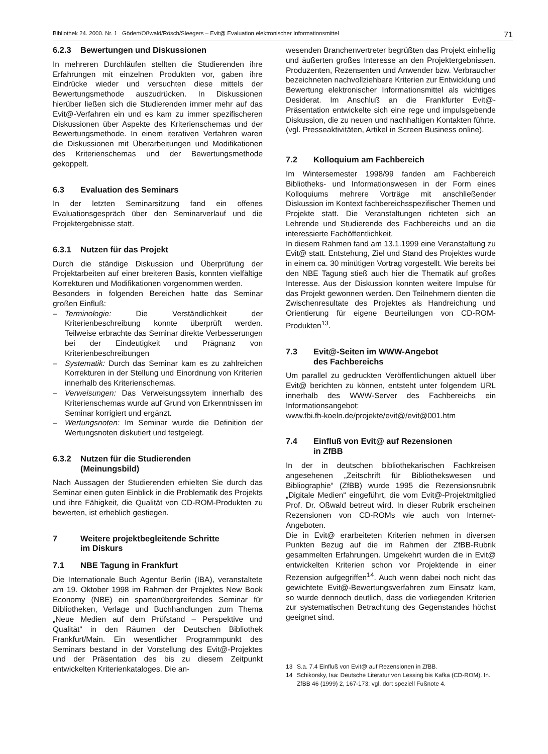Bibliothek 24. 2000. Nr. 1 Gödert/Oßwald/Rösch/Sleegers – Evit@ Evaluation elektronischer Informationsmittel 71
6.2.3 Bewertungen und Diskussionen
In mehreren Durchläufen stellten die Studierenden ihre Erfahrungen mit einzelnen Produkten vor, gaben ihre Eindrücke wieder und versuchten diese mittels der Bewertungsmethode auszudrücken. In Diskussionen hierüber ließen sich die Studierenden immer mehr auf das Evit@-Verfahren ein und es kam zu immer spezifischeren Diskussionen über Aspekte des Kriterienschemas und der Bewertungsmethode. In einem iterativen Verfahren waren die Diskussionen mit Überarbeitungen und Modifikationen des Kriterienschemas und der Bewertungsmethode gekoppelt.
6.3 Evaluation des Seminars
In der letzten Seminarsitzung fand ein offenes Evaluationsgespräch über den Seminarverlauf und die Projektergebnisse statt.
6.3.1 Nutzen für das Projekt
Durch die ständige Diskussion und Überprüfung der Projektarbeiten auf einer breiteren Basis, konnten vielfältige Korrekturen und Modifikationen vorgenommen werden.
Besonders in folgenden Bereichen hatte das Seminar großen Einfluß:
– Terminologie: Die Verständlichkeit der Kriterienbeschreibung konnte überprüft werden. Teilweise erbrachte das Seminar direkte Verbesserungen bei der Eindeutigkeit und Prägnanz von Kriterienbeschreibungen
– Systematik: Durch das Seminar kam es zu zahlreichen Korrekturen in der Stellung und Einordnung von Kriterien innerhalb des Kriterienschemas.
– Verweisungen: Das Verweisungssytem innerhalb des Kriterienschemas wurde auf Grund von Erkenntnissen im Seminar korrigiert und ergänzt.
– Wertungsnoten: Im Seminar wurde die Definition der Wertungsnoten diskutiert und festgelegt.
6.3.2 Nutzen für die Studierenden
(Meinungsbild)
Nach Aussagen der Studierenden erhielten Sie durch das Seminar einen guten Einblick in die Problematik des Projekts und ihre Fähigkeit, die Qualität von CD-ROM-Produkten zu bewerten, ist erheblich gestiegen.
7 Weitere projektbegleitende Schritte
im Diskurs
7.1 NBE Tagung in Frankfurt
Die Internationale Buch Agentur Berlin (IBA), veranstaltete am 19. Oktober 1998 im Rahmen der Projektes New Book Economy (NBE) ein spartenübergreifendes Seminar für Bibliotheken, Verlage und Buchhandlungen zum Thema „Neue Medien auf dem Prüfstand – Perspektive und Qualität“ in den Räumen der Deutschen Bibliothek Frankfurt/Main. Ein wesentlicher Programmpunkt des Seminars bestand in der Vorstellung des Evit@-Projektes und der Präsentation des bis zu diesem Zeitpunkt entwickelten Kriterienkataloges. Die an-
wesenden Branchenvertreter begrüßten das Projekt einhellig und äußerten großes Interesse an den Projektergebnissen. Produzenten, Rezensenten und Anwender bzw. Verbraucher bezeichneten nachvollziehbare Kriterien zur Entwicklung und Bewertung elektronischer Informationsmittel als wichtiges Desiderat. Im Anschluß an die Frankfurter Evit@-Präsentation entwickelte sich eine rege und impulsgebende Diskussion, die zu neuen und nachhaltigen Kontakten führte. (vgl. Presseaktivitäten, Artikel in Screen Business online).
7.2 Kolloquium am Fachbereich
Im Wintersemester 1998/99 fanden am Fachbereich Bibliotheks- und Informationswesen in der Form eines Kolloquiums mehrere Vorträge mit anschließender Diskussion im Kontext fachbereichsspezifischer Themen und Projekte statt. Die Veranstaltungen richteten sich an Lehrende und Studierende des Fachbereichs und an die interessierte Fachöffentlichkeit.
In diesem Rahmen fand am 13.1.1999 eine Veranstaltung zu Evit@ statt. Entstehung, Ziel und Stand des Projektes wurde in einem ca. 30 minütigen Vortrag vorgestellt. Wie bereits bei den NBE Tagung stieß auch hier die Thematik auf großes Interesse. Aus der Diskussion konnten weitere Impulse für das Projekt gewonnen werden. Den Teilnehmern dienten die Zwischenresultate des Projektes als Handreichung und Orientierung für eigene Beurteilungen von CD-ROM-Produkten<sup>13</sup>.
7.3 Evit@-Seiten im WWW-Angebot
des Fachbereichs
Um parallel zu gedruckten Veröffentlichungen aktuell über Evit@ berichten zu können, entsteht unter folgendem URL innerhalb des WWW-Server des Fachbereichs ein Informationsangebot:
www.fbi.fh-koeln.de/projekte/evit@/evit@001.htm
7.4 Einfluß von Evit@ auf Rezensionen
in ZfBB
In der in deutschen bibliothekarischen Fachkreisen angesehenen „Zeitschrift für Bibliothekswesen und Bibliographie“ (ZfBB) wurde 1995 die Rezensionsrubrik „Digitale Medien“ eingeführt, die vom Evit@-Projektmitglied Prof. Dr. Oßwald betreut wird. In dieser Rubrik erscheinen Rezensionen von CD-ROMs wie auch von Internet-Angeboten.
Die in Evit@ erarbeiteten Kriterien nehmen in diversen Punkten Bezug auf die im Rahmen der ZfBB-Rubrik gesammelten Erfahrungen. Umgekehrt wurden die in Evit@ entwickelten Kriterien schon vor Projektende in einer Rezension aufgegriffen<sup>14</sup>. Auch wenn dabei noch nicht das gewichtete Evit@-Bewertungsverfahren zum Einsatz kam, so wurde dennoch deutlich, dass die vorliegenden Kriterien zur systematischen Betrachtung des Gegenstandes höchst geeignet sind.
13 S.a. 7.4 Einfluß von Evit@ auf Rezensionen in ZfBB.
14 Schikorsky, Isa: Deutsche Literatur von Lessing bis Kafka (CD-ROM). In. ZfBB 46 (1999) 2, 167-173; vgl. dort speziell Fußnote 4.